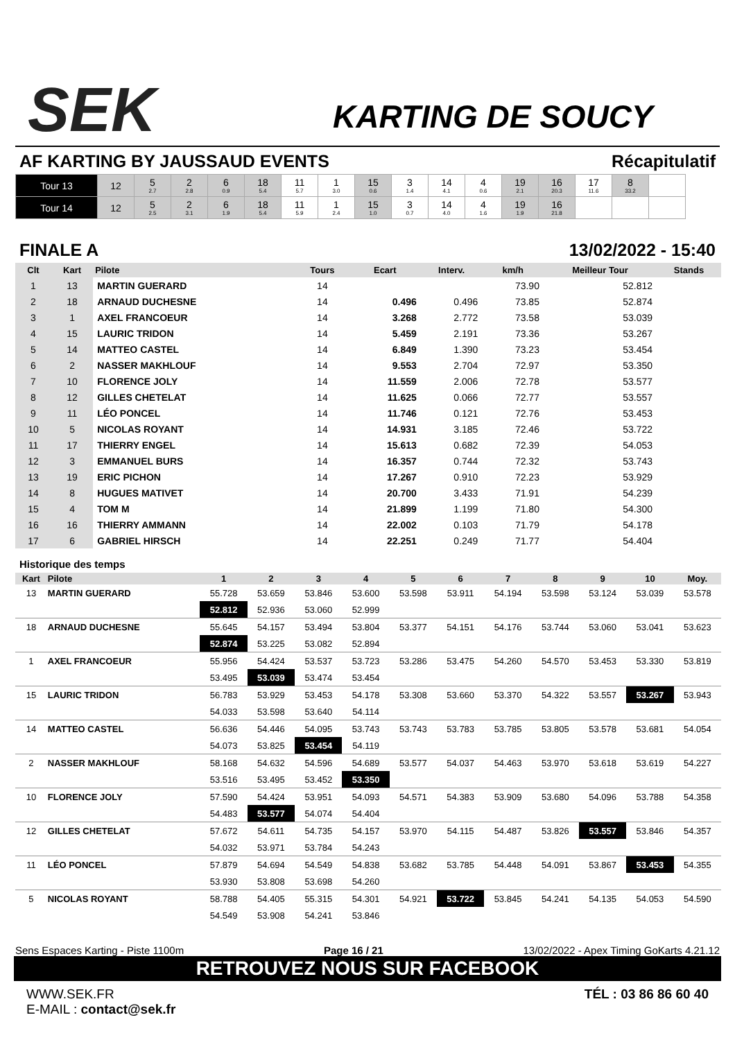SEK
KARTING DE SOUCY
AF KARTING BY JAUSSAUD EVENTS Récapitulatif
| Tour 13 | 12 | 5 2.7 | 2 2.8 | 6 0.9 | 18 5.4 | 11 5.7 | 1 3.0 | 15 0.6 | 3 1.4 | 14 4.1 | 4 0.6 | 19 2.1 | 16 20.3 | 17 11.6 | 8 33.2 | |
| Tour 14 | 12 | 5 2.5 | 2 3.1 | 6 1.9 | 18 5.4 | 11 5.9 | 1 2.4 | 15 1.0 | 3 0.7 | 14 4.0 | 4 1.6 | 19 1.9 | 16 21.8 | | | |
FINALE A 13/02/2022 - 15:40
| Clt | Kart | Pilote | Tours | Ecart | Interv. | km/h | Meilleur Tour | Stands |
| --- | --- | --- | --- | --- | --- | --- | --- | --- |
| 1 | 13 | MARTIN GUERARD | 14 | | | 73.90 | 52.812 | |
| 2 | 18 | ARNAUD DUCHESNE | 14 | 0.496 | 0.496 | 73.85 | 52.874 | |
| 3 | 1 | AXEL FRANCOEUR | 14 | 3.268 | 2.772 | 73.58 | 53.039 | |
| 4 | 15 | LAURIC TRIDON | 14 | 5.459 | 2.191 | 73.36 | 53.267 | |
| 5 | 14 | MATTEO CASTEL | 14 | 6.849 | 1.390 | 73.23 | 53.454 | |
| 6 | 2 | NASSER MAKHLOUF | 14 | 9.553 | 2.704 | 72.97 | 53.350 | |
| 7 | 10 | FLORENCE JOLY | 14 | 11.559 | 2.006 | 72.78 | 53.577 | |
| 8 | 12 | GILLES CHETELAT | 14 | 11.625 | 0.066 | 72.77 | 53.557 | |
| 9 | 11 | LÉO PONCEL | 14 | 11.746 | 0.121 | 72.76 | 53.453 | |
| 10 | 5 | NICOLAS ROYANT | 14 | 14.931 | 3.185 | 72.46 | 53.722 | |
| 11 | 17 | THIERRY ENGEL | 14 | 15.613 | 0.682 | 72.39 | 54.053 | |
| 12 | 3 | EMMANUEL BURS | 14 | 16.357 | 0.744 | 72.32 | 53.743 | |
| 13 | 19 | ERIC PICHON | 14 | 17.267 | 0.910 | 72.23 | 53.929 | |
| 14 | 8 | HUGUES MATIVET | 14 | 20.700 | 3.433 | 71.91 | 54.239 | |
| 15 | 4 | TOM M | 14 | 21.899 | 1.199 | 71.80 | 54.300 | |
| 16 | 16 | THIERRY AMMANN | 14 | 22.002 | 0.103 | 71.79 | 54.178 | |
| 17 | 6 | GABRIEL HIRSCH | 14 | 22.251 | 0.249 | 71.77 | 54.404 | |
Historique des temps
| Kart | Pilote | 1 | 2 | 3 | 4 | 5 | 6 | 7 | 8 | 9 | 10 | Moy. |
| --- | --- | --- | --- | --- | --- | --- | --- | --- | --- | --- | --- | --- |
| 13 | MARTIN GUERARD | 55.728 | 53.659 | 53.846 | 53.600 | 53.598 | 53.911 | 54.194 | 53.598 | 53.124 | 53.039 | 53.578 |
| | | 52.812 | 52.936 | 53.060 | 52.999 | | | | | | | |
| 18 | ARNAUD DUCHESNE | 55.645 | 54.157 | 53.494 | 53.804 | 53.377 | 54.151 | 54.176 | 53.744 | 53.060 | 53.041 | 53.623 |
| | | 52.874 | 53.225 | 53.082 | 52.894 | | | | | | | |
| 1 | AXEL FRANCOEUR | 55.956 | 54.424 | 53.537 | 53.723 | 53.286 | 53.475 | 54.260 | 54.570 | 53.453 | 53.330 | 53.819 |
| | | 53.495 | 53.039 | 53.474 | 53.454 | | | | | | | |
| 15 | LAURIC TRIDON | 56.783 | 53.929 | 53.453 | 54.178 | 53.308 | 53.660 | 53.370 | 54.322 | 53.557 | 53.267 | 53.943 |
| | | 54.033 | 53.598 | 53.640 | 54.114 | | | | | | | |
| 14 | MATTEO CASTEL | 56.636 | 54.446 | 54.095 | 53.743 | 53.743 | 53.783 | 53.785 | 53.805 | 53.578 | 53.681 | 54.054 |
| | | 54.073 | 53.825 | 53.454 | 54.119 | | | | | | | |
| 2 | NASSER MAKHLOUF | 58.168 | 54.632 | 54.596 | 54.689 | 53.577 | 54.037 | 54.463 | 53.970 | 53.618 | 53.619 | 54.227 |
| | | 53.516 | 53.495 | 53.452 | 53.350 | | | | | | | |
| 10 | FLORENCE JOLY | 57.590 | 54.424 | 53.951 | 54.093 | 54.571 | 54.383 | 53.909 | 53.680 | 54.096 | 53.788 | 54.358 |
| | | 54.483 | 53.577 | 54.074 | 54.404 | | | | | | | |
| 12 | GILLES CHETELAT | 57.672 | 54.611 | 54.735 | 54.157 | 53.970 | 54.115 | 54.487 | 53.826 | 53.557 | 53.846 | 54.357 |
| | | 54.032 | 53.971 | 53.784 | 54.243 | | | | | | | |
| 11 | LÉO PONCEL | 57.879 | 54.694 | 54.549 | 54.838 | 53.682 | 53.785 | 54.448 | 54.091 | 53.867 | 53.453 | 54.355 |
| | | 53.930 | 53.808 | 53.698 | 54.260 | | | | | | | |
| 5 | NICOLAS ROYANT | 58.788 | 54.405 | 55.315 | 54.301 | 54.921 | 53.722 | 53.845 | 54.241 | 54.135 | 54.053 | 54.590 |
| | | 54.549 | 53.908 | 54.241 | 53.846 | | | | | | | |
Sens Espaces Karting - Piste 1100m Page 16 / 21 13/02/2022 - Apex Timing GoKarts 4.21.12
RETROUVEZ NOUS SUR FACEBOOK
WWW.SEK.FR
E-MAIL : contact@sek.fr TÉL : 03 86 86 60 40